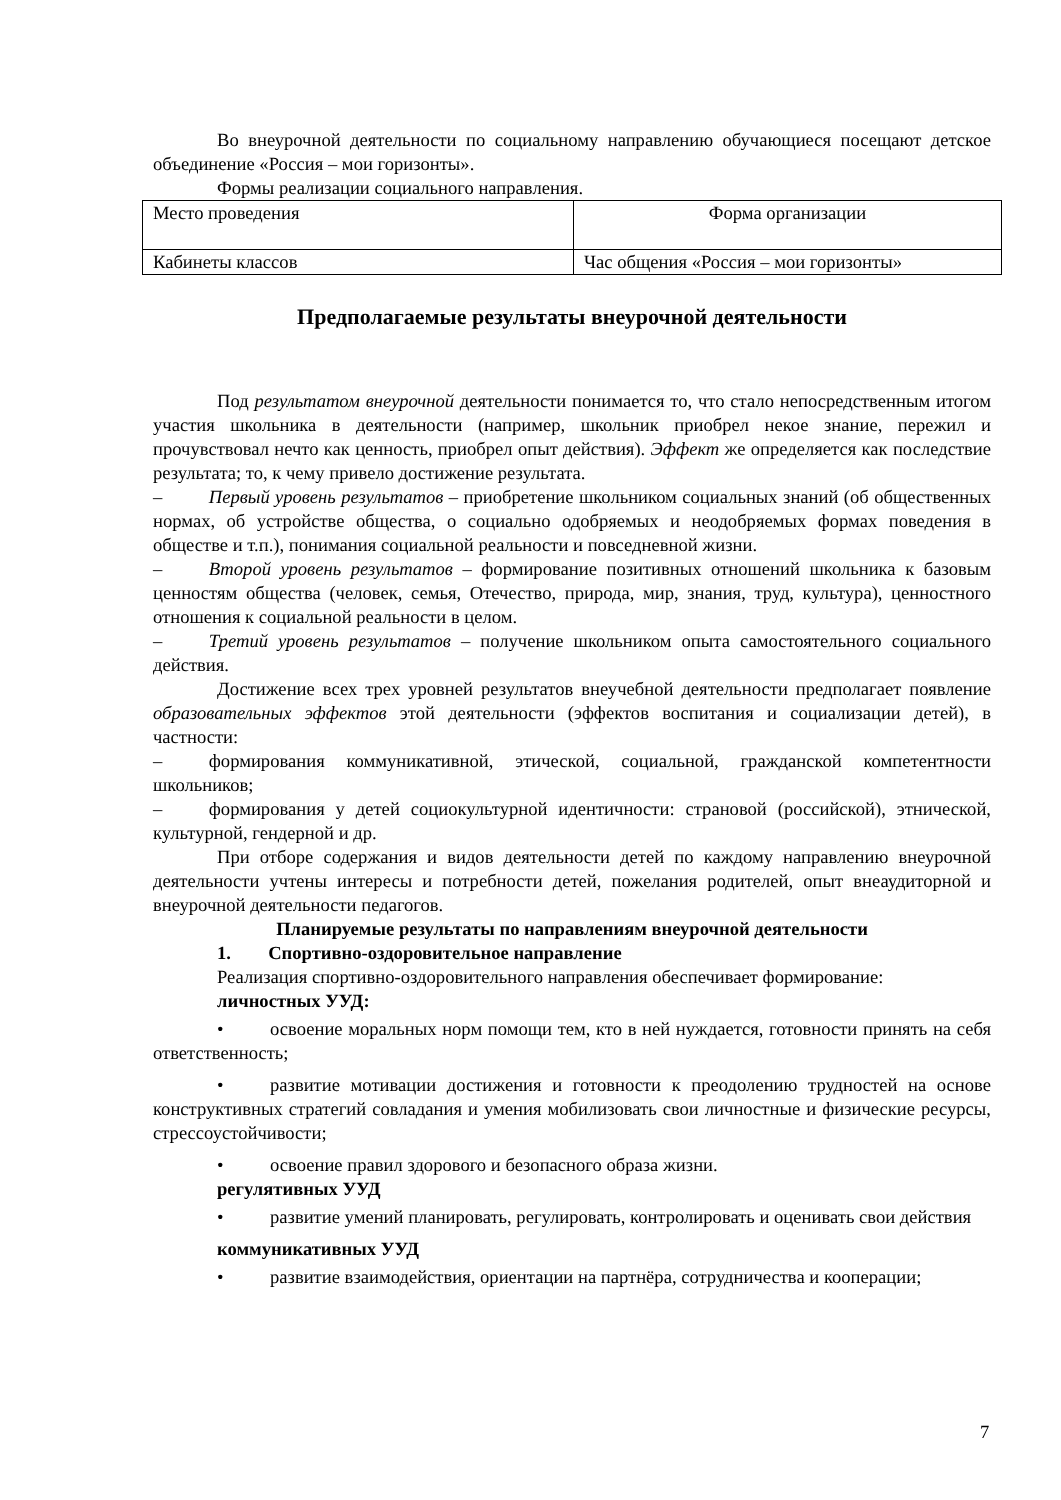Во внеурочной деятельности по социальному направлению обучающиеся посещают детское объединение «Россия – мои горизонты».
Формы реализации социального направления.
| Место проведения | Форма организации |
| Кабинеты классов | Час общения «Россия – мои горизонты» |
Предполагаемые результаты внеурочной деятельности
Под результатом внеурочной деятельности понимается то, что стало непосредственным итогом участия школьника в деятельности (например, школьник приобрел некое знание, пережил и прочувствовал нечто как ценность, приобрел опыт действия). Эффект же определяется как последствие результата; то, к чему привело достижение результата.
–   Первый уровень результатов – приобретение школьником социальных знаний (об общественных нормах, об устройстве общества, о социально одобряемых и неодобряемых формах поведения в обществе и т.п.), понимания социальной реальности и повседневной жизни.
–   Второй уровень результатов – формирование позитивных отношений школьника к базовым ценностям общества (человек, семья, Отечество, природа, мир, знания, труд, культура), ценностного отношения к социальной реальности в целом.
–   Третий уровень результатов – получение школьником опыта самостоятельного социального действия.
Достижение всех трех уровней результатов внеучебной деятельности предполагает появление образовательных эффектов этой деятельности (эффектов воспитания и социализации детей), в частности:
–   формирования коммуникативной, этической, социальной, гражданской компетентности школьников;
–   формирования у детей социокультурной идентичности: страновой (российской), этнической, культурной, гендерной и др.
При отборе содержания и видов деятельности детей по каждому направлению внеурочной деятельности учтены интересы и потребности детей, пожелания родителей, опыт внеаудиторной и внеурочной деятельности педагогов.
Планируемые результаты по направлениям внеурочной деятельности
1.  Спортивно-оздоровительное направление
Реализация спортивно-оздоровительного направления обеспечивает формирование:
личностных УУД:
•   освоение моральных норм помощи тем, кто в ней нуждается, готовности принять на себя ответственность;
•   развитие мотивации достижения и готовности к преодолению трудностей на основе конструктивных стратегий совладания и умения мобилизовать свои личностные и физические ресурсы, стрессоустойчивости;
•   освоение правил здорового и безопасного образа жизни.
регулятивных УУД
•   развитие умений планировать, регулировать, контролировать и оценивать свои действия
коммуникативных УУД
•   развитие взаимодействия, ориентации на партнёра, сотрудничества и кооперации;
7